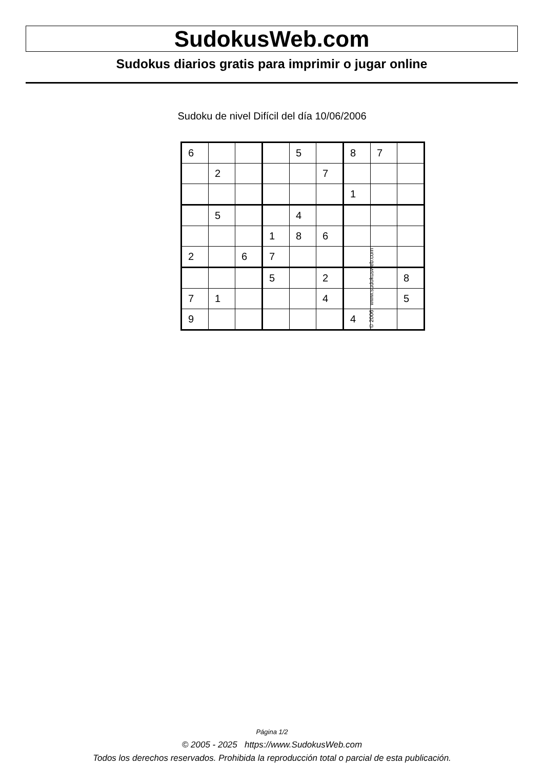SudokusWeb.com
Sudokus diarios gratis para imprimir o jugar online
Sudoku de nivel Difícil del día 10/06/2006
| 6 | | | | 5 | | 8 | 7 | |
| | 2 | | | | 7 | | | |
| | | | | | | 1 | | |
| | 5 | | | 4 | | | | |
| | | | 1 | 8 | 6 | | | |
| 2 | | 6 | 7 | | | | | |
| | | | 5 | | 2 | | | 8 |
| 7 | 1 | | | | 4 | | | 5 |
| 9 | | | | | | 4 | | |
© 2006 www.sudokusweb.com
Página 1/2
© 2005 - 2025 https://www.SudokusWeb.com
Todos los derechos reservados. Prohibida la reproducción total o parcial de esta publicación.